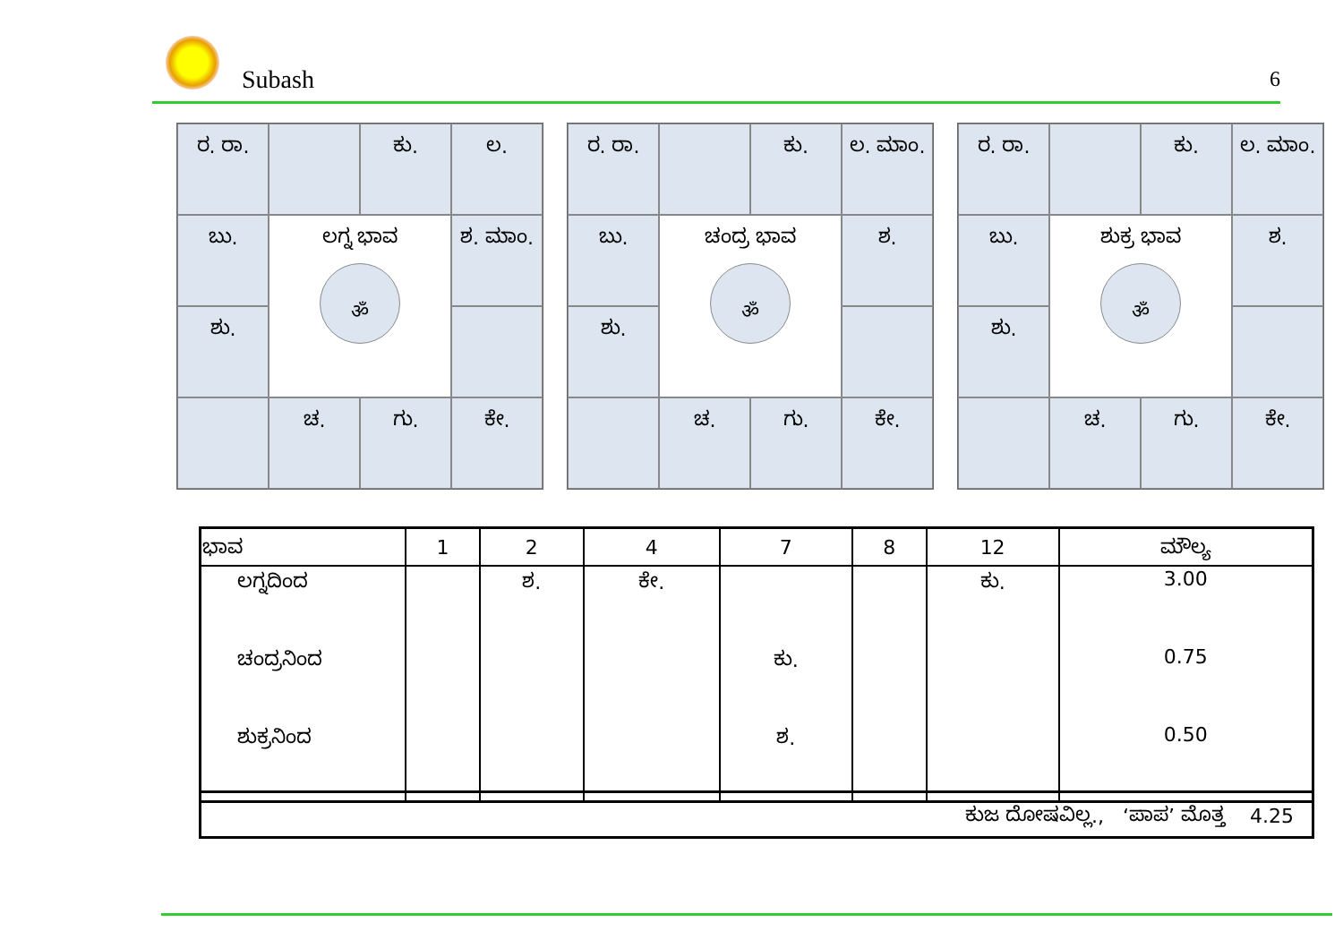Subash 6
ರ. ರಾ.
ಕು.
ಲ.
ಬು.
ಲಗ್ನ ಭಾವ
ॐ
ಶ. ಮಾಂ.
ಶು.
ಚ.
ಗು.
ಕೇ.
ರ. ರಾ.
ಕು.
ಲ. ಮಾಂ.
ಬು.
ಚಂದ್ರ ಭಾವ
ॐ
ಶ.
ಶು.
ಚ.
ಗು.
ಕೇ.
ರ. ರಾ.
ಕು.
ಲ. ಮಾಂ.
ಬು.
ಶುಕ್ರ ಭಾವ
ॐ
ಶ.
ಶು.
ಚ.
ಗು.
ಕೇ.
| ಭಾವ | 1 | 2 | 4 | 7 | 8 | 12 | ಮೌಲ್ಯ |
| --- | --- | --- | --- | --- | --- | --- | --- |
| ಲಗ್ನದಿಂದ | | ಶ. | ಕೇ. | | | ಕು. | 3.00 |
| ಚಂದ್ರನಿಂದ | | | | ಕು. | | | 0.75 |
| ಶುಕ್ರನಿಂದ | | | | ಶ. | | | 0.50 |
| ಕುಜ ದೋಷವಿಲ್ಲ., ‘ಪಾಪ’ ಮೊತ್ತ 4.25 |